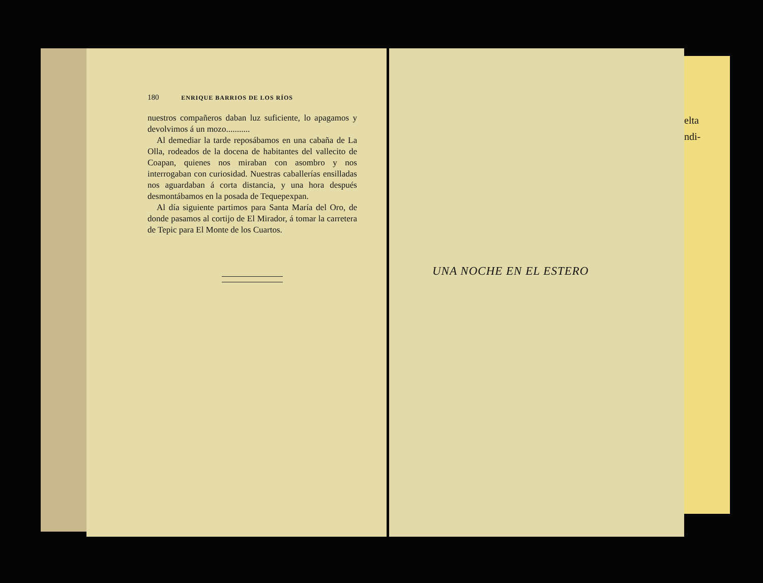180 ENRIQUE BARRIOS DE LOS RÍOS
nuestros compañeros daban luz suficiente, lo apagamos y devolvimos á un mozo...........
Al demediar la tarde reposábamos en una cabaña de La Olla, rodeados de la docena de habitantes del vallecito de Coapan, quienes nos miraban con asombro y nos interrogaban con curiosidad. Nuestras caballerías ensilladas nos aguardaban á corta distancia, y una hora después desmontábamos en la posada de Tequepexpan.
Al día siguiente partimos para Santa María del Oro, de donde pasamos al cortijo de El Mirador, á tomar la carretera de Tepic para El Monte de los Cuartos.
UNA NOCHE EN EL ESTERO
elta
ndi-